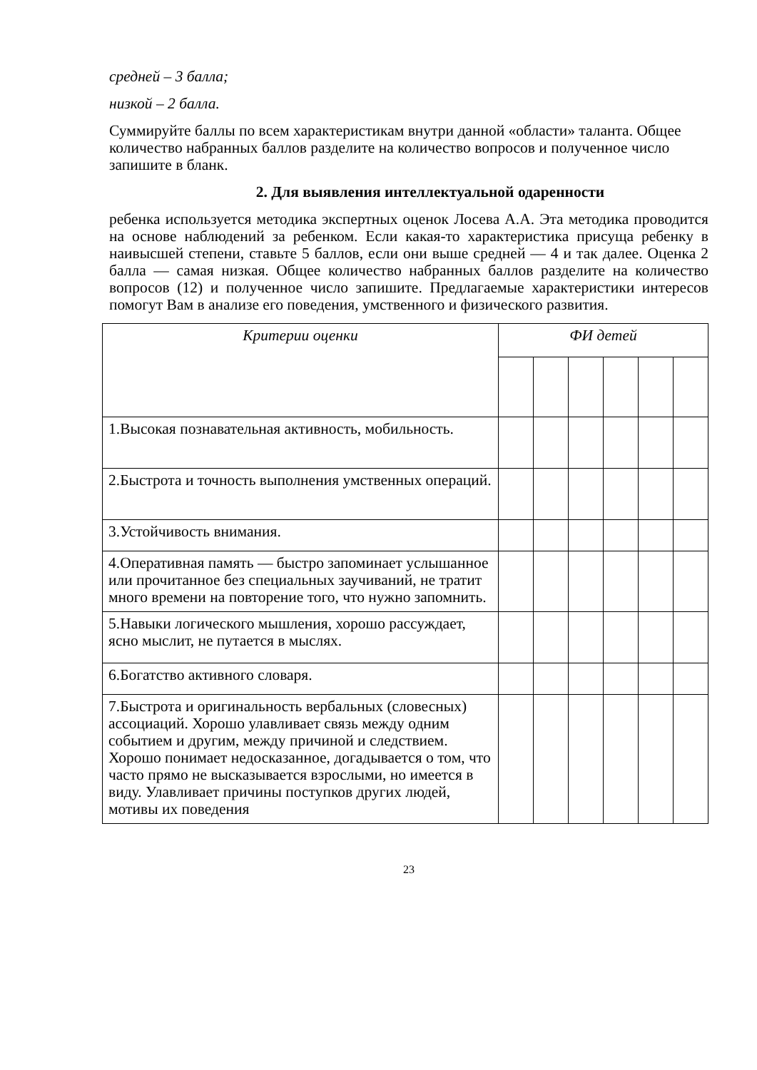средней – 3 балла;
низкой – 2 балла.
Суммируйте баллы по всем характеристикам внутри данной «области» таланта. Общее количество набранных баллов разделите на количество вопросов и полученное число запишите в бланк.
2. Для выявления интеллектуальной одаренности
ребенка используется методика экспертных оценок Лосева А.А. Эта методика проводится на основе наблюдений за ребенком. Если какая-то характеристика присуща ребенку в наивысшей степени, ставьте 5 баллов, если они выше средней — 4 и так далее. Оценка 2 балла — самая низкая. Общее количество набранных баллов разделите на количество вопросов (12) и полученное число запишите. Предлагаемые характеристики интересов помогут Вам в анализе его поведения, умственного и физического развития.
| Критерии оценки | ФИ детей | | | | | |
| --- | --- | --- | --- | --- | --- | --- |
| 1.Высокая познавательная активность, мобильность. | | | | | | |
| 2.Быстрота и точность выполнения умственных операций. | | | | | | |
| 3.Устойчивость внимания. | | | | | | |
| 4.Оперативная память — быстро запоминает услышанное или прочитанное без специальных заучиваний, не тратит много времени на повторение того, что нужно запомнить. | | | | | | |
| 5.Навыки логического мышления, хорошо рассуждает, ясно мыслит, не путается в мыслях. | | | | | | |
| 6.Богатство активного словаря. | | | | | | |
| 7.Быстрота и оригинальность вербальных (словесных) ассоциаций. Хорошо улавливает связь между одним событием и другим, между причиной и следствием. Хорошо понимает недосказанное, догадывается о том, что часто прямо не высказывается взрослыми, но имеется в виду. Улавливает причины поступков других людей, мотивы их поведения | | | | | | |
23